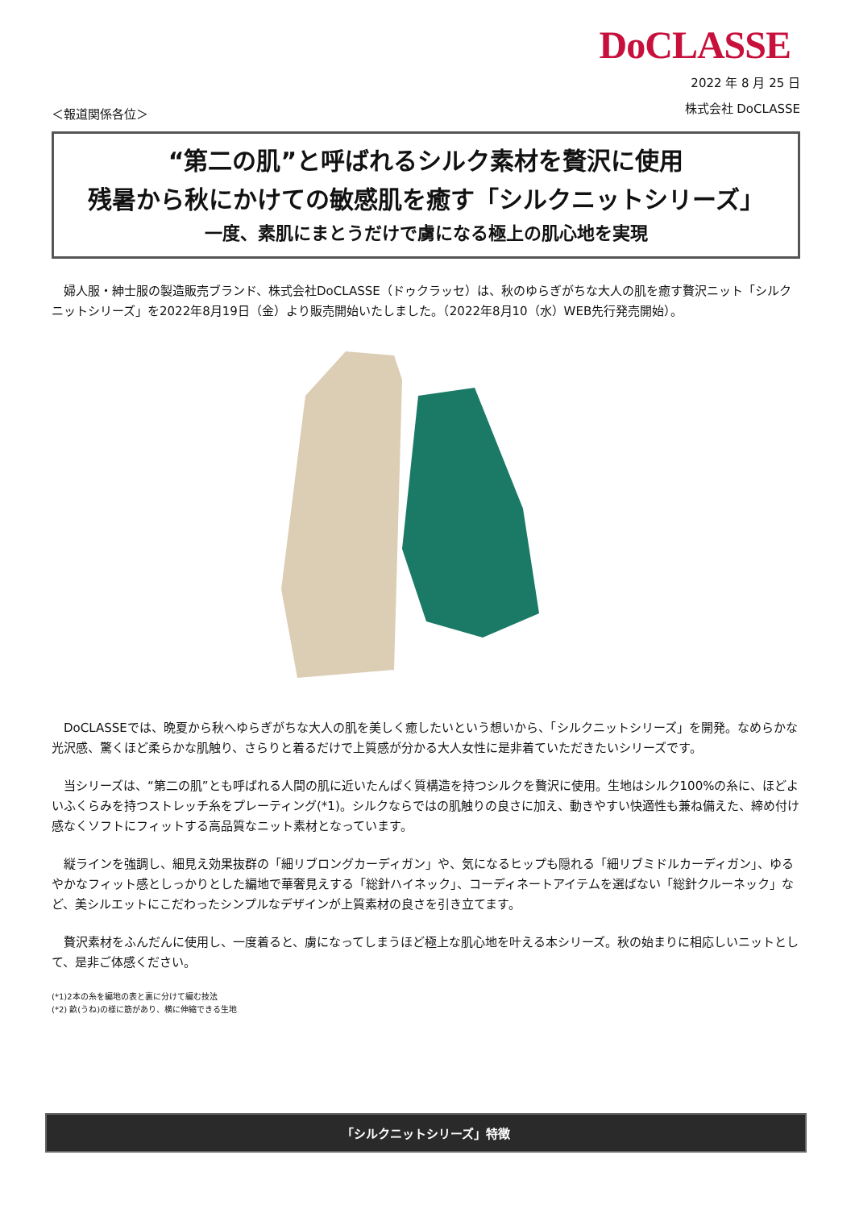DoCLASSE
＜報道関係各位＞
2022 年 8 月 25 日
株式会社 DoCLASSE
“第二の肌”と呼ばれるシルク素材を贅沢に使用
残暑から秋にかけての敏感肌を癒す「シルクニットシリーズ」
一度、素肌にまとうだけで虜になる極上の肌心地を実現
婦人服・紳士服の製造販売ブランド、株式会社DoCLASSE（ドゥクラッセ）は、秋のゆらぎがちな大人の肌を癒す贅沢ニット「シルクニットシリーズ」を2022年8月19日（金）より販売開始いたしました。（2022年8月10（水）WEB先行発売開始）。
DoCLASSEでは、晩夏から秋へゆらぎがちな大人の肌を美しく癒したいという想いから、「シルクニットシリーズ」を開発。なめらかな光沢感、驚くほど柔らかな肌触り、さらりと着るだけで上質感が分かる大人女性に是非着ていただきたいシリーズです。
当シリーズは、“第二の肌”とも呼ばれる人間の肌に近いたんぱく質構造を持つシルクを贅沢に使用。生地はシルク100%の糸に、ほどよいふくらみを持つストレッチ糸をプレーティング(*1)。シルクならではの肌触りの良さに加え、動きやすい快適性も兼ね備えた、締め付け感なくソフトにフィットする高品質なニット素材となっています。
縦ラインを強調し、細見え効果抜群の「細リブロングカーディガン」や、気になるヒップも隠れる「細リブミドルカーディガン」、ゆるやかなフィット感としっかりとした編地で華奢見えする「総針ハイネック」、コーディネートアイテムを選ばない「総針クルーネック」など、美シルエットにこだわったシンプルなデザインが上質素材の良さを引き立てます。
贅沢素材をふんだんに使用し、一度着ると、虜になってしまうほど極上な肌心地を叶える本シリーズ。秋の始まりに相応しいニットとして、是非ご体感ください。
(*1)2本の糸を編地の表と裏に分けて編む技法
(*2) 畝(うね)の様に筋があり、横に伸縮できる生地
「シルクニットシリーズ」特徴